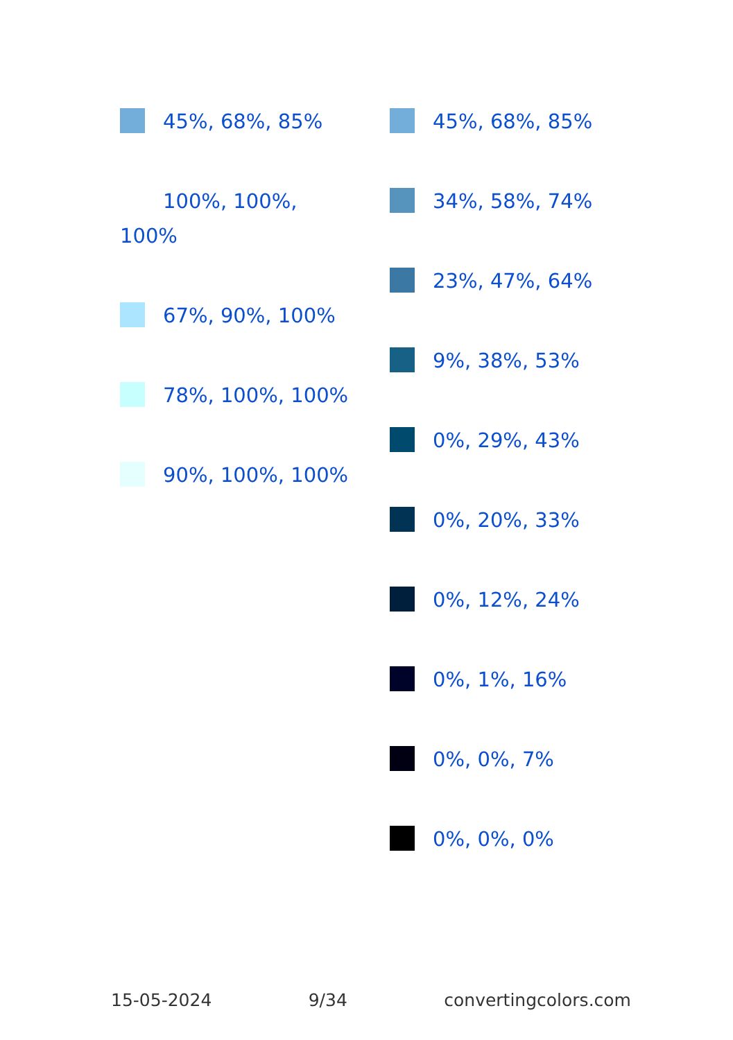45%, 68%, 85%
100%, 100%, 100%
67%, 90%, 100%
78%, 100%, 100%
90%, 100%, 100%
45%, 68%, 85%
34%, 58%, 74%
23%, 47%, 64%
9%, 38%, 53%
0%, 29%, 43%
0%, 20%, 33%
0%, 12%, 24%
0%, 1%, 16%
0%, 0%, 7%
0%, 0%, 0%
15-05-2024 9/34 convertingcolors.com